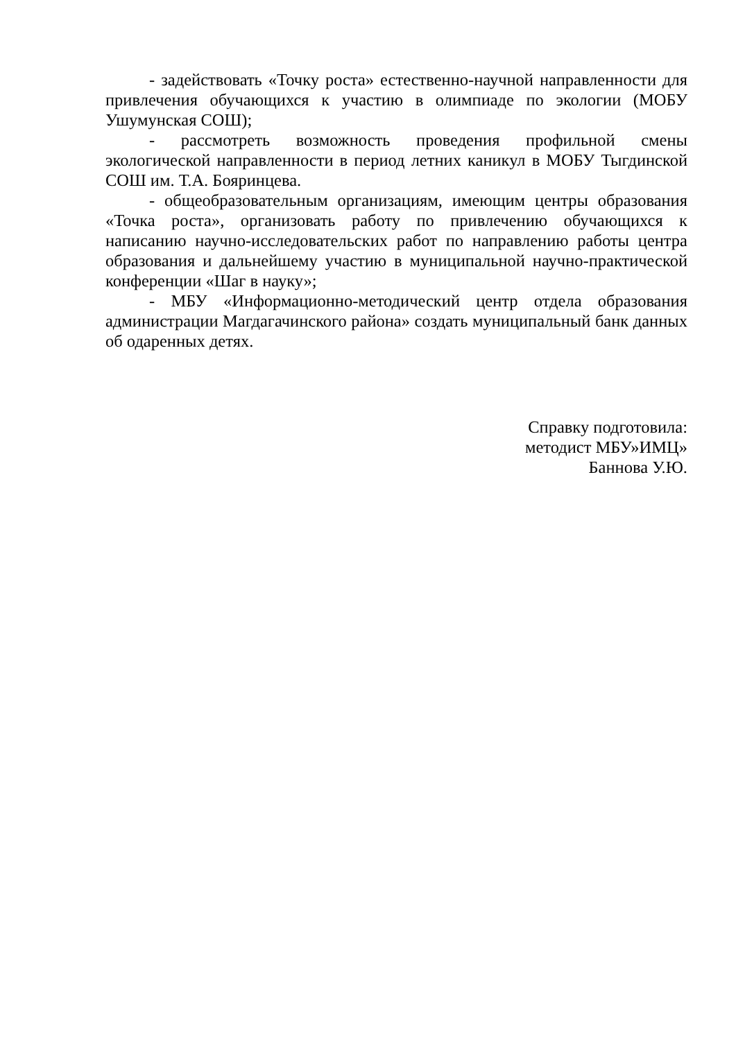- задействовать «Точку роста» естественно-научной направленности для привлечения обучающихся к участию в олимпиаде по экологии (МОБУ Ушумунская СОШ);
- рассмотреть возможность проведения профильной смены экологической направленности в период летних каникул в МОБУ Тыгдинской СОШ им. Т.А. Бояринцева.
- общеобразовательным организациям, имеющим центры образования «Точка роста», организовать работу по привлечению обучающихся к написанию научно-исследовательских работ по направлению работы центра образования и дальнейшему участию в муниципальной научно-практической конференции «Шаг в науку»;
- МБУ «Информационно-методический центр отдела образования администрации Магдагачинского района» создать муниципальный банк данных об одаренных детях.
Справку подготовила:
методист МБУ»ИМЦ»
Баннова У.Ю.